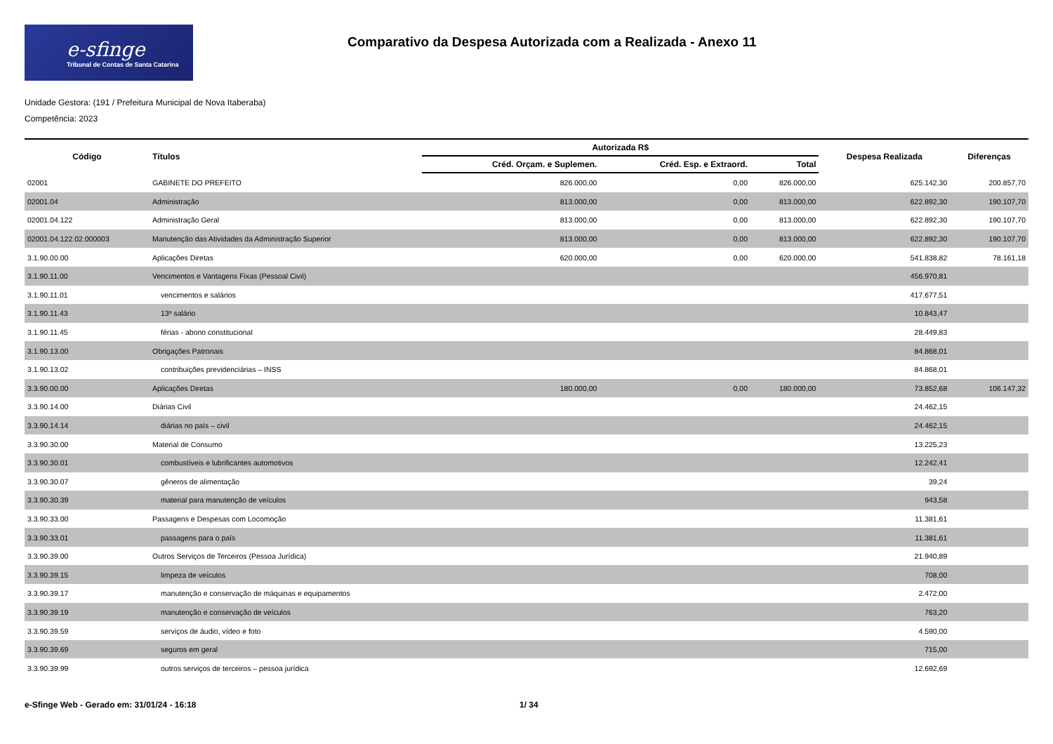e-sfinge
Tribunal de Contas de Santa Catarina
Comparativo da Despesa Autorizada com a Realizada - Anexo 11
Unidade Gestora: (191 / Prefeitura Municipal de Nova Itaberaba)
Competência: 2023
| Código | Títulos | Autorizada R$ | | | Despesa Realizada | Diferenças |
| --- | --- | --- | --- | --- | --- | --- |
| | | Créd. Orçam. e Suplemen. | Créd. Esp. e Extraord. | Total | | |
| 02001 | GABINETE DO PREFEITO | 826.000,00 | 0,00 | 826.000,00 | 625.142,30 | 200.857,70 |
| 02001.04 | Administração | 813.000,00 | 0,00 | 813.000,00 | 622.892,30 | 190.107,70 |
| 02001.04.122 | Administração Geral | 813.000,00 | 0,00 | 813.000,00 | 622.892,30 | 190.107,70 |
| 02001.04.122.02.000003 | Manutenção das Atividades da Administração Superior | 813.000,00 | 0,00 | 813.000,00 | 622.892,30 | 190.107,70 |
| 3.1.90.00.00 | Aplicações Diretas | 620.000,00 | 0,00 | 620.000,00 | 541.838,82 | 78.161,18 |
| 3.1.90.11.00 | Vencimentos e Vantagens Fixas (Pessoal Civil) | | | | 456.970,81 | |
| 3.1.90.11.01 | vencimentos e salários | | | | 417.677,51 | |
| 3.1.90.11.43 | 13º salário | | | | 10.843,47 | |
| 3.1.90.11.45 | férias - abono constitucional | | | | 28.449,83 | |
| 3.1.90.13.00 | Obrigações Patronais | | | | 84.868,01 | |
| 3.1.90.13.02 | contribuições previdenciárias – INSS | | | | 84.868,01 | |
| 3.3.90.00.00 | Aplicações Diretas | 180.000,00 | 0,00 | 180.000,00 | 73.852,68 | 106.147,32 |
| 3.3.90.14.00 | Diárias Civil | | | | 24.462,15 | |
| 3.3.90.14.14 | diárias no país – civil | | | | 24.462,15 | |
| 3.3.90.30.00 | Material de Consumo | | | | 13.225,23 | |
| 3.3.90.30.01 | combustíveis e lubrificantes automotivos | | | | 12.242,41 | |
| 3.3.90.30.07 | gêneros de alimentação | | | | 39,24 | |
| 3.3.90.30.39 | material para manutenção de veículos | | | | 943,58 | |
| 3.3.90.33.00 | Passagens e Despesas com Locomoção | | | | 11.381,61 | |
| 3.3.90.33.01 | passagens para o país | | | | 11.381,61 | |
| 3.3.90.39.00 | Outros Serviços de Terceiros (Pessoa Jurídica) | | | | 21.940,89 | |
| 3.3.90.39.15 | limpeza de veículos | | | | 708,00 | |
| 3.3.90.39.17 | manutenção e conservação de máquinas e equipamentos | | | | 2.472,00 | |
| 3.3.90.39.19 | manutenção e conservação de veículos | | | | 763,20 | |
| 3.3.90.39.59 | serviços de áudio, vídeo e foto | | | | 4.590,00 | |
| 3.3.90.39.69 | seguros em geral | | | | 715,00 | |
| 3.3.90.39.99 | outros serviços de terceiros – pessoa jurídica | | | | 12.692,69 | |
e-Sfinge Web - Gerado em: 31/01/24 - 16:18 1/ 34